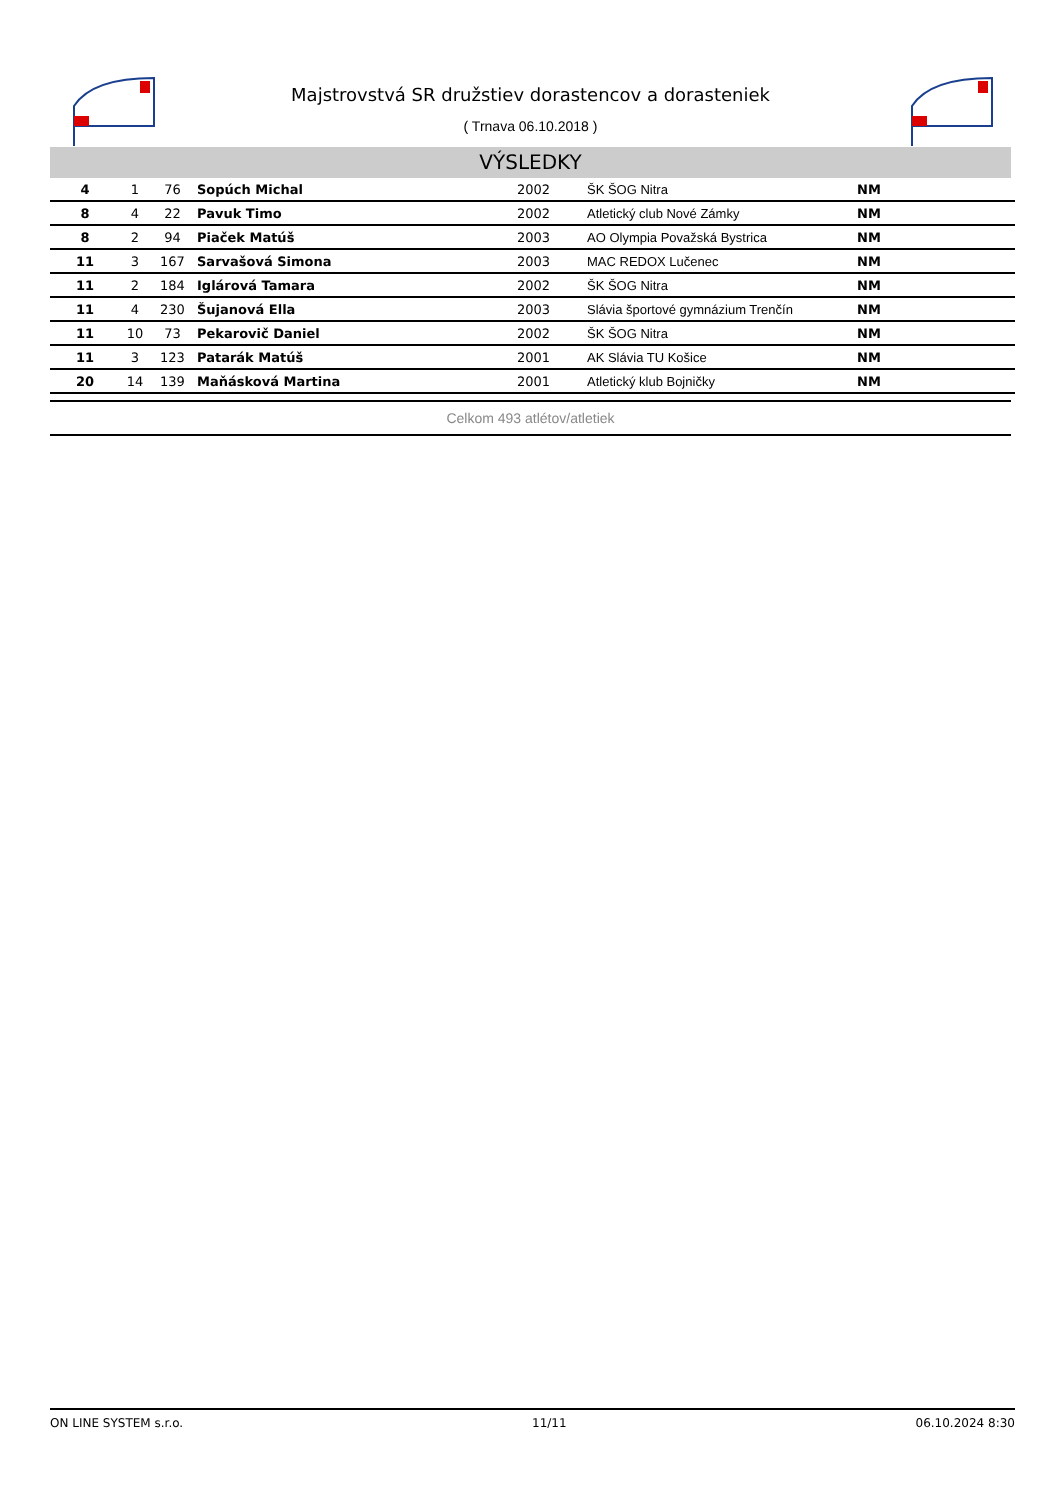Majstrovstvá SR družstiev dorastencov a dorasteniek
( Trnava 06.10.2018 )
VÝSLEDKY
| 4 | 1 | 76 | Sopúch Michal | 2002 | ŠK ŠOG Nitra | NM |
| 8 | 4 | 22 | Pavuk Timo | 2002 | Atletický club Nové Zámky | NM |
| 8 | 2 | 94 | Piaček Matúš | 2003 | AO Olympia Považská Bystrica | NM |
| 11 | 3 | 167 | Sarvašová Simona | 2003 | MAC REDOX Lučenec | NM |
| 11 | 2 | 184 | Iglárová Tamara | 2002 | ŠK ŠOG Nitra | NM |
| 11 | 4 | 230 | Šujanová Ella | 2003 | Slávia športové gymnázium Trenčín | NM |
| 11 | 10 | 73 | Pekarovič Daniel | 2002 | ŠK ŠOG Nitra | NM |
| 11 | 3 | 123 | Patarák Matúš | 2001 | AK Slávia TU Košice | NM |
| 20 | 14 | 139 | Maňásková Martina | 2001 | Atletický klub Bojničky | NM |
Celkom 493 atlétov/atletiek
ON LINE SYSTEM s.r.o. 11/11 06.10.2024 8:30